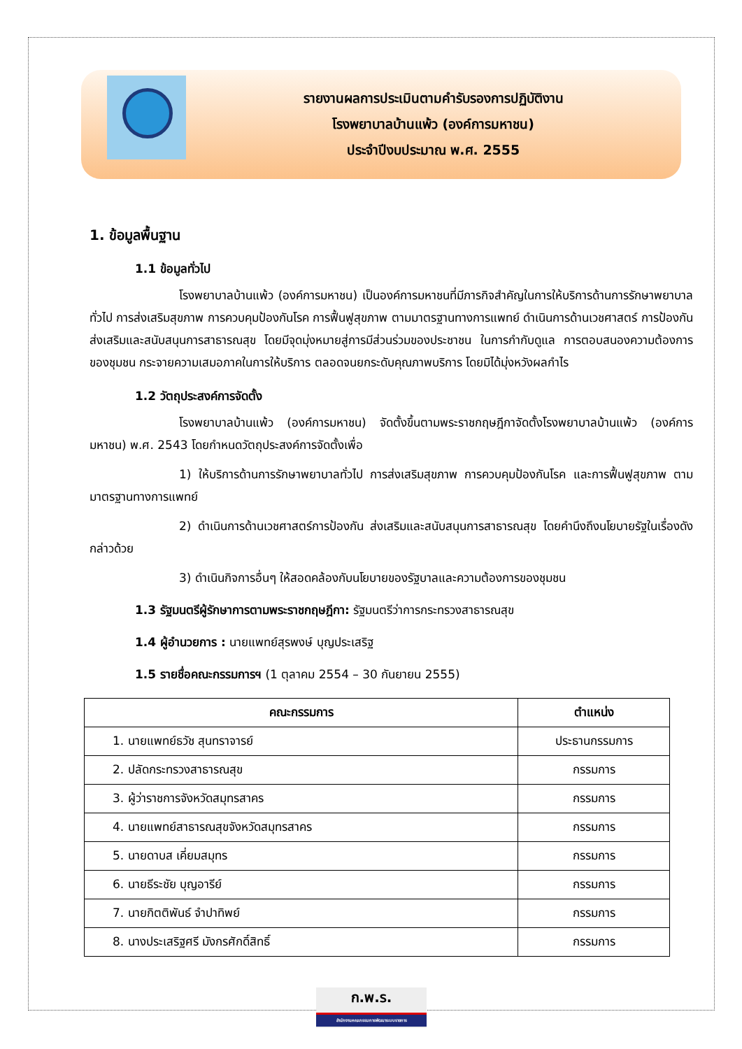รายงานผลการประเมินตามคำรับรองการปฏิบัติงาน
โรงพยาบาลบ้านแพ้ว (องค์การมหาชน)
ประจำปีงบประมาณ พ.ศ. 2555
1. ข้อมูลพื้นฐาน
1.1 ข้อมูลทั่วไป
โรงพยาบาลบ้านแพ้ว (องค์การมหาชน) เป็นองค์การมหาชนที่มีภารกิจสำคัญในการให้บริการด้านการรักษาพยาบาลทั่วไป การส่งเสริมสุขภาพ การควบคุมป้องกันโรค การฟื้นฟูสุขภาพ ตามมาตรฐานทางการแพทย์ ดำเนินการด้านเวชศาสตร์ การป้องกัน ส่งเสริมและสนับสนุนการสาธารณสุข โดยมีจุดมุ่งหมายสู่การมีส่วนร่วมของประชาชน ในการกำกับดูแล การตอบสนองความต้องการของชุมชน กระจายความเสมอภาคในการให้บริการ ตลอดจนยกระดับคุณภาพบริการ โดยมิได้มุ่งหวังผลกำไร
1.2 วัตถุประสงค์การจัดตั้ง
โรงพยาบาลบ้านแพ้ว (องค์การมหาชน) จัดตั้งขึ้นตามพระราชกฤษฎีกาจัดตั้งโรงพยาบาลบ้านแพ้ว (องค์การมหาชน) พ.ศ. 2543 โดยกำหนดวัตถุประสงค์การจัดตั้งเพื่อ
1) ให้บริการด้านการรักษาพยาบาลทั่วไป การส่งเสริมสุขภาพ การควบคุมป้องกันโรค และการฟื้นฟูสุขภาพ ตามมาตรฐานทางการแพทย์
2) ดำเนินการด้านเวชศาสตร์การป้องกัน ส่งเสริมและสนับสนุนการสาธารณสุข โดยคำนึงถึงนโยบายรัฐในเรื่องดังกล่าวด้วย
3) ดำเนินกิจการอื่นๆ ให้สอดคล้องกับนโยบายของรัฐบาลและความต้องการของชุมชน
1.3 รัฐมนตรีผู้รักษาการตามพระราชกฤษฎีกา: รัฐมนตรีว่าการกระทรวงสาธารณสุข
1.4 ผู้อำนวยการ : นายแพทย์สุรพงษ์ บุญประเสริฐ
1.5 รายชื่อคณะกรรมการฯ (1 ตุลาคม 2554 – 30 กันยายน 2555)
| คณะกรรมการ | ตำแหน่ง |
| --- | --- |
| 1. นายแพทย์ธวัช สุนทราจารย์ | ประธานกรรมการ |
| 2. ปลัดกระทรวงสาธารณสุข | กรรมการ |
| 3. ผู้ว่าราชการจังหวัดสมุทรสาคร | กรรมการ |
| 4. นายแพทย์สาธารณสุขจังหวัดสมุทรสาคร | กรรมการ |
| 5. นายดาบส เคี่ยมสมุทร | กรรมการ |
| 6. นายธีระชัย บุญอารีย์ | กรรมการ |
| 7. นายกิตติพันธ์ จำปาทิพย์ | กรรมการ |
| 8. นางประเสริฐศรี มังกรศักดิ์สิทธิ์ | กรรมการ |
ก.พ.ร.
สำนักงานคณะกรรมการพัฒนาระบบราชการ